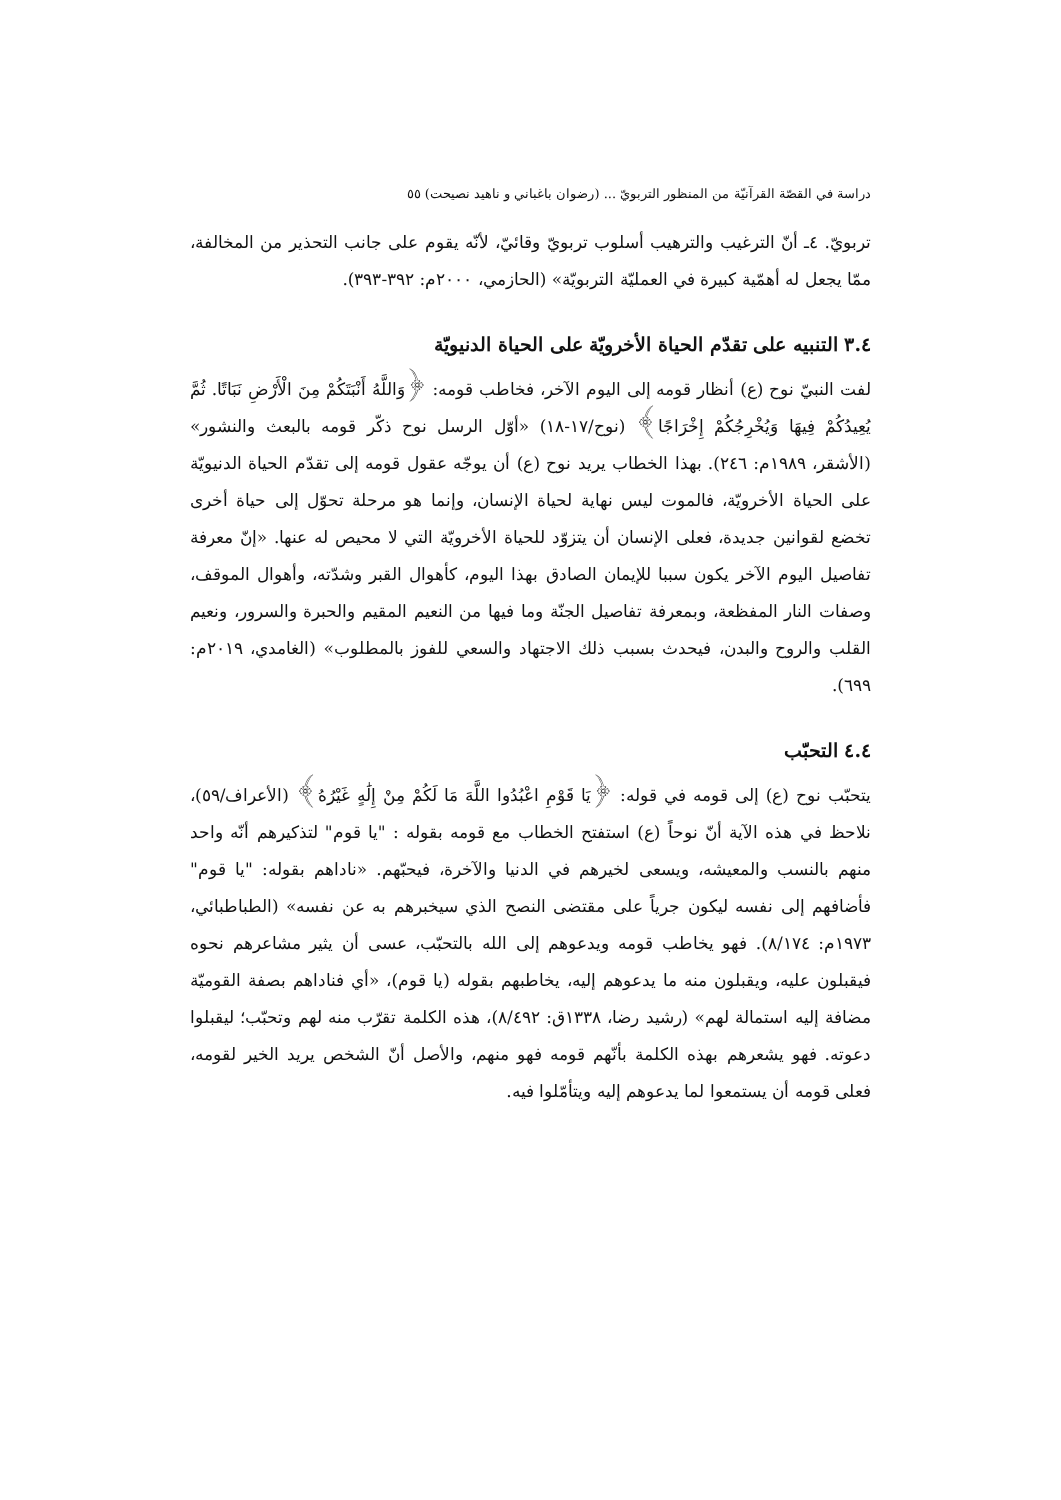دراسة في القصّة القرآنيّة من المنظور التربويّ ... (رضوان باغباني و ناهيد نصيحت) ٥٥
تربويّ. ٤ـ أنّ الترغيب والترهيب أسلوب تربويّ وقائيّ، لأنّه يقوم على جانب التحذير من المخالفة، ممّا يجعل له أهمّية كبيرة في العمليّة التربويّة» (الحازمي، ٢٠٠٠م: ٣٩٢-٣٩٣).
٣.٤ التنبيه على تقدّم الحياة الأخرويّة على الحياة الدنيويّة
لفت النبيّ نوح (ع) أنظار قومه إلى اليوم الآخر، فخاطب قومه: ﴿وَاللَّهُ أَنْبَتَكُمْ مِنَ الْأَرْضِ نَبَاتًا. ثُمَّ يُعِيدُكُمْ فِيهَا وَيُخْرِجُكُمْ إِخْرَاجًا﴾ (نوح/١٧-١٨) «أوّل الرسل نوح ذكّر قومه بالبعث والنشور» (الأشقر، ١٩٨٩م: ٢٤٦). بهذا الخطاب يريد نوح (ع) أن يوجّه عقول قومه إلى تقدّم الحياة الدنيويّة على الحياة الأخرويّة، فالموت ليس نهاية لحياة الإنسان، وإنما هو مرحلة تحوّل إلى حياة أخرى تخضع لقوانين جديدة، فعلى الإنسان أن يتزوّد للحياة الأخرويّة التي لا محيص له عنها. «إنّ معرفة تفاصيل اليوم الآخر يكون سببا للإيمان الصادق بهذا اليوم، كأهوال القبر وشدّته، وأهوال الموقف، وصفات النار المفظعة، وبمعرفة تفاصيل الجنّة وما فيها من النعيم المقيم والحبرة والسرور، ونعيم القلب والروح والبدن، فيحدث بسبب ذلك الاجتهاد والسعي للفوز بالمطلوب» (الغامدي، ٢٠١٩م: ٦٩٩).
٤.٤ التحبّب
يتحبّب نوح (ع) إلى قومه في قوله: ﴿يَا قَوْمِ اعْبُدُوا اللَّهَ مَا لَكُمْ مِنْ إِلَٰهٍ غَيْرُهُ﴾ (الأعراف/٥٩)، نلاحظ في هذه الآية أنّ نوحاً (ع) استفتح الخطاب مع قومه بقوله : "يا قوم" لتذكيرهم أنّه واحد منهم بالنسب والمعيشه، ويسعى لخيرهم في الدنيا والآخرة، فيحبّهم. «ناداهم بقوله: "يا قوم" فأضافهم إلى نفسه ليكون جرياً على مقتضى النصح الذي سيخبرهم به عن نفسه» (الطباطبائي، ١٩٧٣م: ٨/١٧٤). فهو يخاطب قومه ويدعوهم إلى الله بالتحبّب، عسى أن يثير مشاعرهم نحوه فيقبلون عليه، ويقبلون منه ما يدعوهم إليه، يخاطبهم بقوله (يا قوم)، «أي فناداهم بصفة القوميّة مضافة إليه استمالة لهم» (رشيد رضا، ١٣٣٨ق: ٨/٤٩٢)، هذه الكلمة تقرّب منه لهم وتحبّب؛ ليقبلوا دعوته. فهو يشعرهم بهذه الكلمة بأنّهم قومه فهو منهم، والأصل أنّ الشخص يريد الخير لقومه، فعلى قومه أن يستمعوا لما يدعوهم إليه ويتأمّلوا فيه.